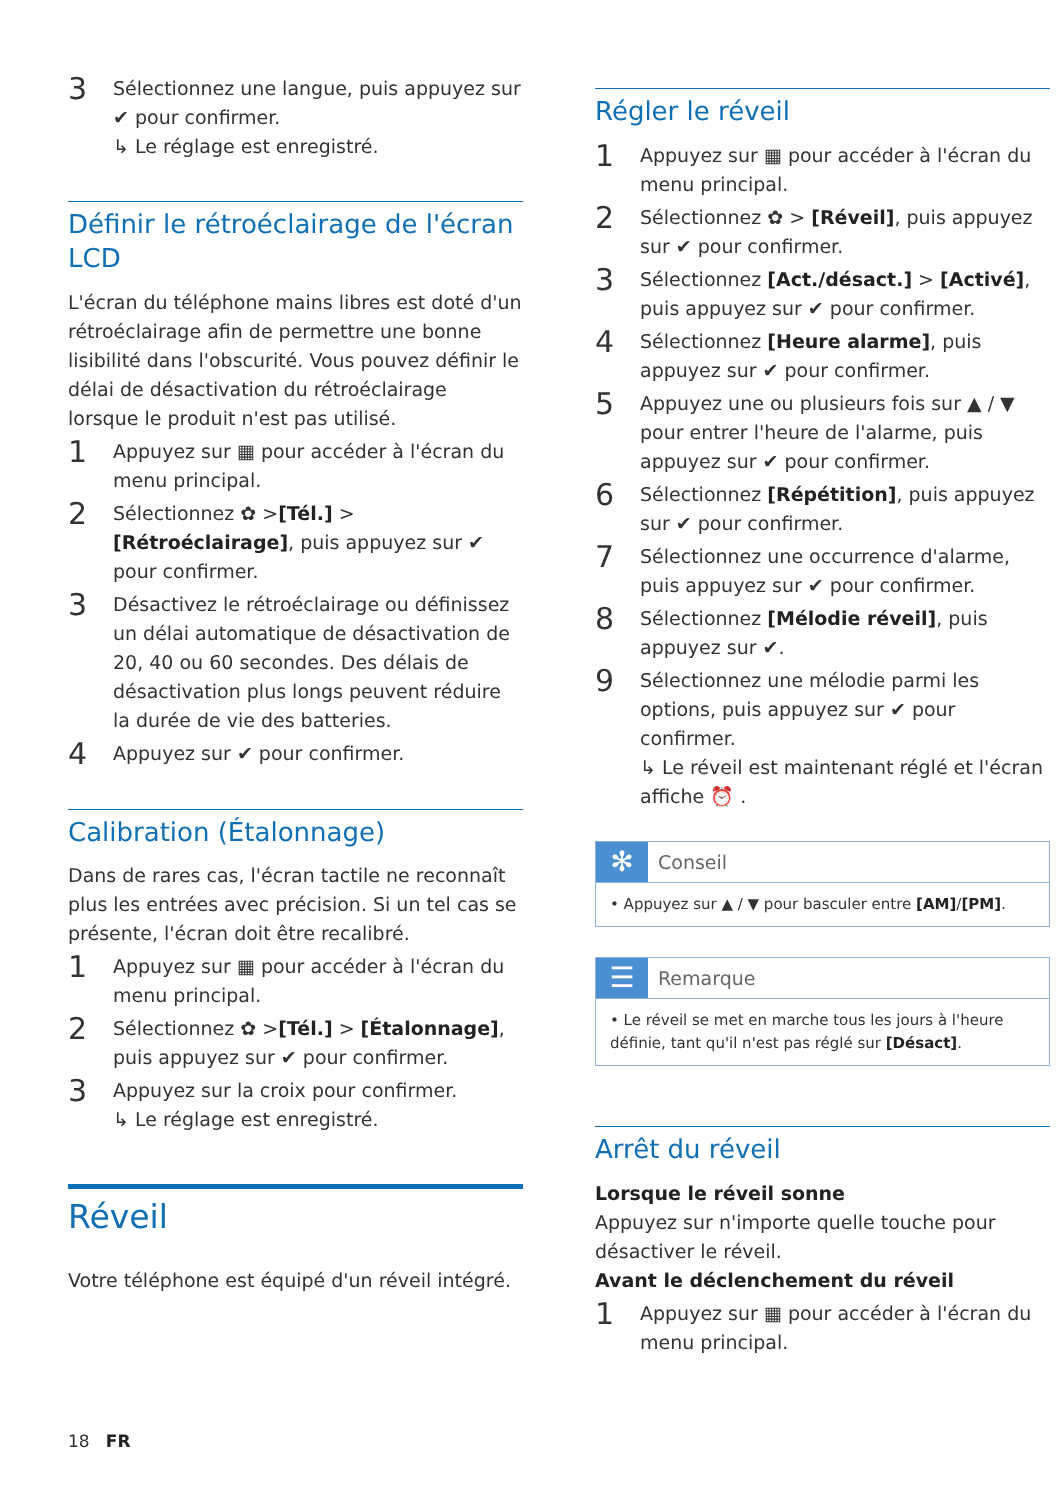3
Sélectionnez une langue, puis appuyez sur ✔ pour confirmer.
↳ Le réglage est enregistré.
Définir le rétroéclairage de l'écran LCD
L'écran du téléphone mains libres est doté d'un rétroéclairage afin de permettre une bonne lisibilité dans l'obscurité. Vous pouvez définir le délai de désactivation du rétroéclairage lorsque le produit n'est pas utilisé.
1
Appuyez sur ▦ pour accéder à l'écran du menu principal.
2
Sélectionnez ✿ >[Tél.] > [Rétroéclairage], puis appuyez sur ✔ pour confirmer.
3
Désactivez le rétroéclairage ou définissez un délai automatique de désactivation de 20, 40 ou 60 secondes. Des délais de désactivation plus longs peuvent réduire la durée de vie des batteries.
4
Appuyez sur ✔ pour confirmer.
Calibration (Étalonnage)
Dans de rares cas, l'écran tactile ne reconnaît plus les entrées avec précision. Si un tel cas se présente, l'écran doit être recalibré.
1
Appuyez sur ▦ pour accéder à l'écran du menu principal.
2
Sélectionnez ✿ >[Tél.] > [Étalonnage], puis appuyez sur ✔ pour confirmer.
3
Appuyez sur la croix pour confirmer.
↳ Le réglage est enregistré.
Réveil
Votre téléphone est équipé d'un réveil intégré.
Régler le réveil
1
Appuyez sur ▦ pour accéder à l'écran du menu principal.
2
Sélectionnez ✿ > [Réveil], puis appuyez sur ✔ pour confirmer.
3
Sélectionnez [Act./désact.] > [Activé], puis appuyez sur ✔ pour confirmer.
4
Sélectionnez [Heure alarme], puis appuyez sur ✔ pour confirmer.
5
Appuyez une ou plusieurs fois sur ▲ / ▼ pour entrer l'heure de l'alarme, puis appuyez sur ✔ pour confirmer.
6
Sélectionnez [Répétition], puis appuyez sur ✔ pour confirmer.
7
Sélectionnez une occurrence d'alarme, puis appuyez sur ✔ pour confirmer.
8
Sélectionnez [Mélodie réveil], puis appuyez sur ✔.
9
Sélectionnez une mélodie parmi les options, puis appuyez sur ✔ pour confirmer.
↳ Le réveil est maintenant réglé et l'écran affiche ⏰ .
✻ Conseil
• Appuyez sur ▲ / ▼ pour basculer entre [AM]/[PM].
☰ Remarque
• Le réveil se met en marche tous les jours à l'heure définie, tant qu'il n'est pas réglé sur [Désact].
Arrêt du réveil
Lorsque le réveil sonne
Appuyez sur n'importe quelle touche pour désactiver le réveil.
Avant le déclenchement du réveil
1
Appuyez sur ▦ pour accéder à l'écran du menu principal.
18 FR